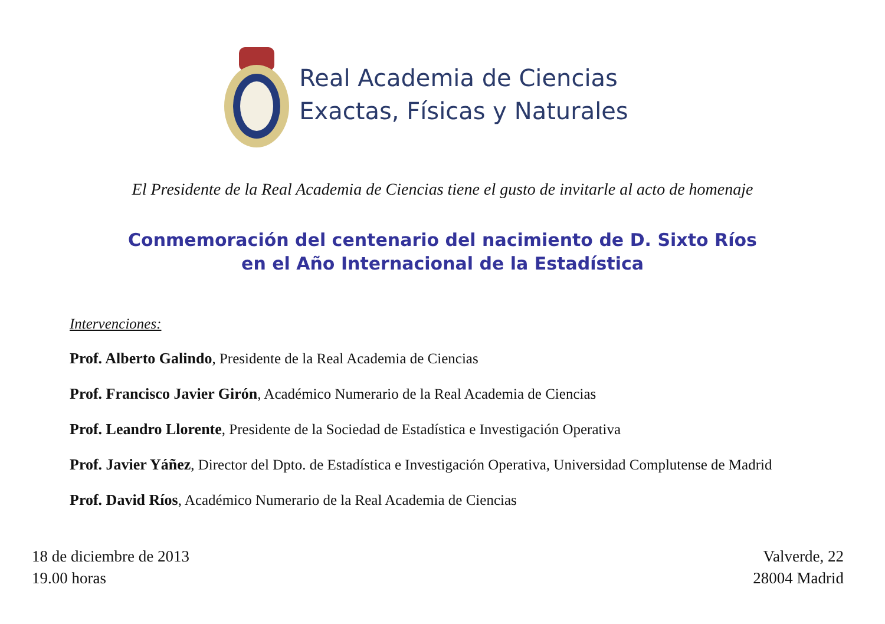Real Academia de Ciencias
Exactas, Físicas y Naturales
El Presidente de la Real Academia de Ciencias tiene el gusto de invitarle al acto de homenaje
Conmemoración del centenario del nacimiento de D. Sixto Ríos
en el Año Internacional de la Estadística
Intervenciones:
Prof. Alberto Galindo, Presidente de la Real Academia de Ciencias
Prof. Francisco Javier Girón, Académico Numerario de la Real Academia de Ciencias
Prof. Leandro Llorente, Presidente de la Sociedad de Estadística e Investigación Operativa
Prof. Javier Yáñez, Director del Dpto. de Estadística e Investigación Operativa, Universidad Complutense de Madrid
Prof. David Ríos, Académico Numerario de la Real Academia de Ciencias
18 de diciembre de 2013
19.00 horas
Valverde, 22
28004 Madrid